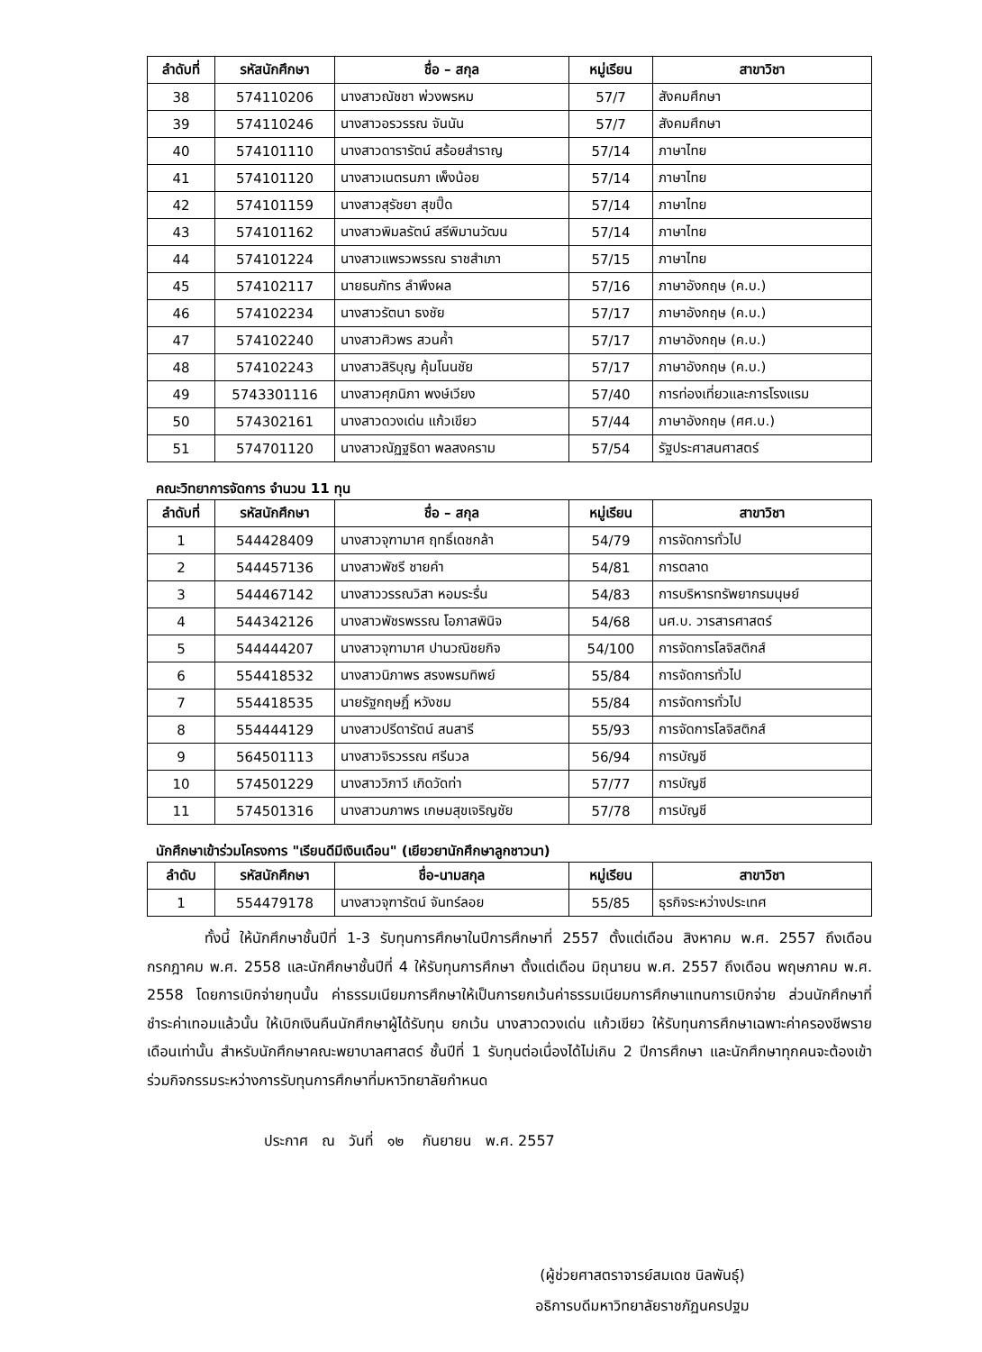| ลำดับที่ | รหัสนักศึกษา | ชื่อ – สกุล | หมู่เรียน | สาขาวิชา |
| --- | --- | --- | --- | --- |
| 38 | 574110206 | นางสาวณัชชา พ่วงพรหม | 57/7 | สังคมศึกษา |
| 39 | 574110246 | นางสาวอรวรรณ จันนัน | 57/7 | สังคมศึกษา |
| 40 | 574101110 | นางสาวดารารัตน์ สร้อยสำราญ | 57/14 | ภาษาไทย |
| 41 | 574101120 | นางสาวเนตรนภา เพ็งน้อย | 57/14 | ภาษาไทย |
| 42 | 574101159 | นางสาวสุรัชยา สุขปิ๊ด | 57/14 | ภาษาไทย |
| 43 | 574101162 | นางสาวพิมลรัตน์ สรีพิมานวัฒน | 57/14 | ภาษาไทย |
| 44 | 574101224 | นางสาวแพรวพรรณ ราชสำเภา | 57/15 | ภาษาไทย |
| 45 | 574102117 | นายธนภัทร ลำพึงผล | 57/16 | ภาษาอังกฤษ (ค.บ.) |
| 46 | 574102234 | นางสาวรัตนา ธงชัย | 57/17 | ภาษาอังกฤษ (ค.บ.) |
| 47 | 574102240 | นางสาวศิวพร สวนค้ำ | 57/17 | ภาษาอังกฤษ (ค.บ.) |
| 48 | 574102243 | นางสาวสิริบุญ คุ้มโนนชัย | 57/17 | ภาษาอังกฤษ (ค.บ.) |
| 49 | 5743301116 | นางสาวศุภนิภา พงษ์เวียง | 57/40 | การท่องเที่ยวและการโรงแรม |
| 50 | 574302161 | นางสาวดวงเด่น แก้วเขียว | 57/44 | ภาษาอังกฤษ (ศศ.บ.) |
| 51 | 574701120 | นางสาวณัฏฐธิดา พลสงคราม | 57/54 | รัฐประศาสนศาสตร์ |
คณะวิทยาการจัดการ จำนวน 11 ทุน
| ลำดับที่ | รหัสนักศึกษา | ชื่อ – สกุล | หมู่เรียน | สาขาวิชา |
| --- | --- | --- | --- | --- |
| 1 | 544428409 | นางสาวจุฑามาศ ฤทธิ์เดชกล้า | 54/79 | การจัดการทั่วไป |
| 2 | 544457136 | นางสาวพัชรี ชายคำ | 54/81 | การตลาด |
| 3 | 544467142 | นางสาววรรณวิสา หอมระรื่น | 54/83 | การบริหารทรัพยากรมนุษย์ |
| 4 | 544342126 | นางสาวพัชรพรรณ โอภาสพินิจ | 54/68 | นศ.บ. วารสารศาสตร์ |
| 5 | 544444207 | นางสาวจุฑามาศ ปานวณิชยกิจ | 54/100 | การจัดการโลจิสติกส์ |
| 6 | 554418532 | นางสาวนิภาพร สรงพรมทิพย์ | 55/84 | การจัดการทั่วไป |
| 7 | 554418535 | นายรัฐกฤษฎิ์ หวังชม | 55/84 | การจัดการทั่วไป |
| 8 | 554444129 | นางสาวปรีดารัตน์ สนสารี | 55/93 | การจัดการโลจิสติกส์ |
| 9 | 564501113 | นางสาวจิรวรรณ ศรีนวล | 56/94 | การบัญชี |
| 10 | 574501229 | นางสาววิภาวี เกิดวัดท่า | 57/77 | การบัญชี |
| 11 | 574501316 | นางสาวนภาพร เกษมสุขเจริญชัย | 57/78 | การบัญชี |
นักศึกษาเข้าร่วมโครงการ "เรียนดีมีเงินเดือน" (เยียวยานักศึกษาลูกชาวนา)
| ลำดับ | รหัสนักศึกษา | ชื่อ-นามสกุล | หมู่เรียน | สาขาวิชา |
| --- | --- | --- | --- | --- |
| 1 | 554479178 | นางสาวจุฑารัตน์ จันทร์ลอย | 55/85 | ธุรกิจระหว่างประเทศ |
    ทั้งนี้ ให้นักศึกษาชั้นปีที่ 1-3 รับทุนการศึกษาในปีการศึกษาที่ 2557 ตั้งแต่เดือน สิงหาคม พ.ศ. 2557 ถึงเดือน กรกฎาคม พ.ศ. 2558 และนักศึกษาชั้นปีที่ 4 ให้รับทุนการศึกษา ตั้งแต่เดือน มิถุนายน พ.ศ. 2557 ถึงเดือน พฤษภาคม พ.ศ. 2558 โดยการเบิกจ่ายทุนนั้น ค่าธรรมเนียมการศึกษาให้เป็นการยกเว้นค่าธรรมเนียมการศึกษาแทนการเบิกจ่าย ส่วนนักศึกษาที่ชำระค่าเทอมแล้วนั้น ให้เบิกเงินคืนนักศึกษาผู้ได้รับทุน ยกเว้น นางสาวดวงเด่น แก้วเขียว ให้รับทุนการศึกษาเฉพาะค่าครองชีพรายเดือนเท่านั้น สำหรับนักศึกษาคณะพยาบาลศาสตร์ ชั้นปีที่ 1 รับทุนต่อเนื่องได้ไม่เกิน 2 ปีการศึกษา และนักศึกษาทุกคนจะต้องเข้าร่วมกิจกรรมระหว่างการรับทุนการศึกษาที่มหาวิทยาลัยกำหนด
ประกาศ ณ วันที่ ๑๒ กันยายน พ.ศ. 2557
(ผู้ช่วยศาสตราจารย์สมเดช นิลพันธุ์)
อธิการบดีมหาวิทยาลัยราชภัฏนครปฐม